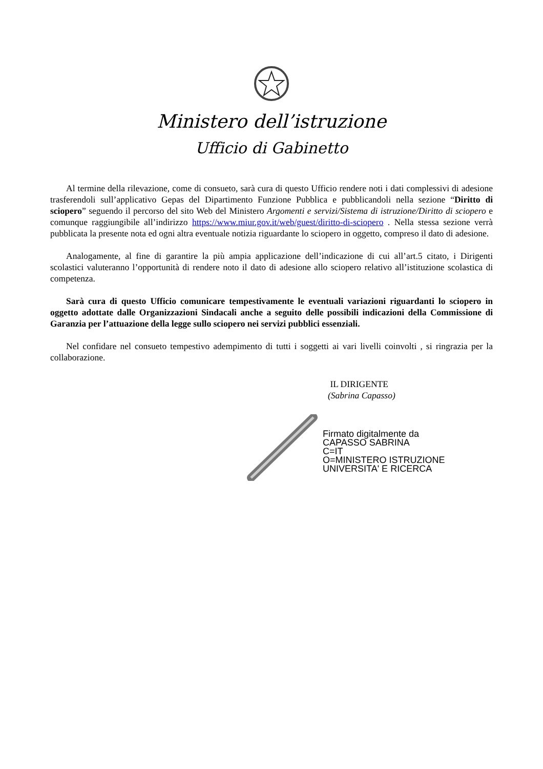Ministero dell’istruzione
Ufficio di Gabinetto
Al termine della rilevazione, come di consueto, sarà cura di questo Ufficio rendere noti i dati complessivi di adesione trasferendoli sull’applicativo Gepas del Dipartimento Funzione Pubblica e pubblicandoli nella sezione “Diritto di sciopero” seguendo il percorso del sito Web del Ministero Argomenti e servizi/Sistema di istruzione/Diritto di sciopero e comunque raggiungibile all’indirizzo https://www.miur.gov.it/web/guest/diritto-di-sciopero . Nella stessa sezione verrà pubblicata la presente nota ed ogni altra eventuale notizia riguardante lo sciopero in oggetto, compreso il dato di adesione.
Analogamente, al fine di garantire la più ampia applicazione dell’indicazione di cui all’art.5 citato, i Dirigenti scolastici valuteranno l’opportunità di rendere noto il dato di adesione allo sciopero relativo all’istituzione scolastica di competenza.
Sarà cura di questo Ufficio comunicare tempestivamente le eventuali variazioni riguardanti lo sciopero in oggetto adottate dalle Organizzazioni Sindacali anche a seguito delle possibili indicazioni della Commissione di Garanzia per l’attuazione della legge sullo sciopero nei servizi pubblici essenziali.
Nel confidare nel consueto tempestivo adempimento di tutti i soggetti ai vari livelli coinvolti , si ringrazia per la collaborazione.
IL DIRIGENTE
(Sabrina Capasso)
Firmato digitalmente da
CAPASSO SABRINA
C=IT
O=MINISTERO ISTRUZIONE
UNIVERSITA' E RICERCA